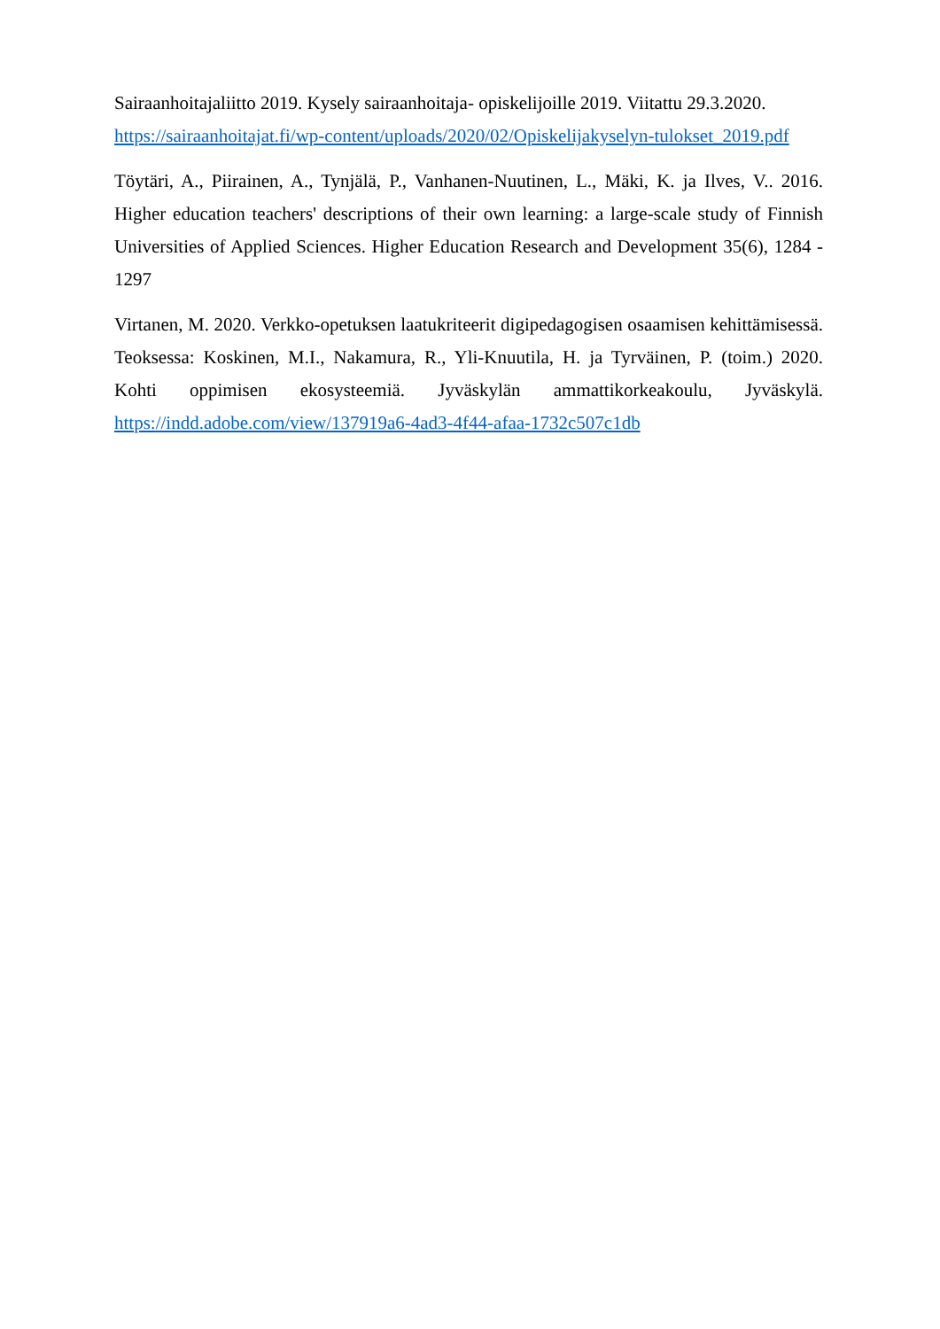Sairaanhoitajaliitto 2019. Kysely sairaanhoitaja- opiskelijoille 2019. Viitattu 29.3.2020. https://sairaanhoitajat.fi/wp-content/uploads/2020/02/Opiskelijakyselyn-tulokset_2019.pdf
Töytäri, A., Piirainen, A., Tynjälä, P., Vanhanen-Nuutinen, L., Mäki, K. ja Ilves, V.. 2016. Higher education teachers' descriptions of their own learning: a large-scale study of Finnish Universities of Applied Sciences. Higher Education Research and Development 35(6), 1284 - 1297
Virtanen, M. 2020. Verkko-opetuksen laatukriteerit digipedagogisen osaamisen kehittämisessä. Teoksessa: Koskinen, M.I., Nakamura, R., Yli-Knuutila, H. ja Tyrväinen, P. (toim.) 2020. Kohti oppimisen ekosysteemiä. Jyväskylän ammattikorkeakoulu, Jyväskylä. https://indd.adobe.com/view/137919a6-4ad3-4f44-afaa-1732c507c1db